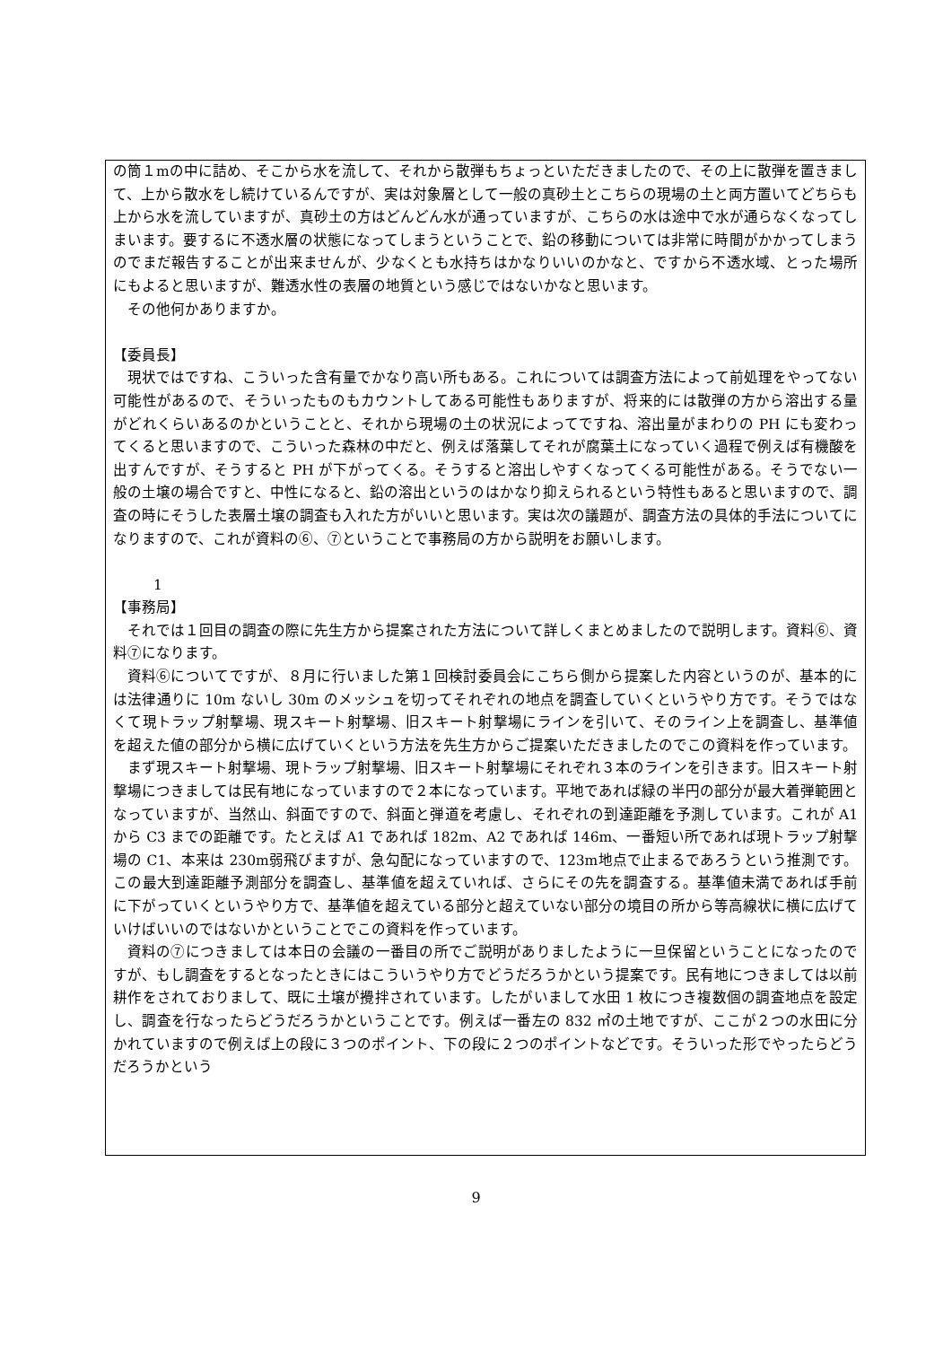の筒１mの中に詰め、そこから水を流して、それから散弾もちょっといただきましたので、その上に散弾を置きまして、上から散水をし続けているんですが、実は対象層として一般の真砂土とこちらの現場の土と両方置いてどちらも上から水を流していますが、真砂土の方はどんどん水が通っていますが、こちらの水は途中で水が通らなくなってしまいます。要するに不透水層の状態になってしまうということで、鉛の移動については非常に時間がかかってしまうのでまだ報告することが出来ませんが、少なくとも水持ちはかなりいいのかなと、ですから不透水域、とった場所にもよると思いますが、難透水性の表層の地質という感じではないかなと思います。
その他何かありますか。
【委員長】
現状ではですね、こういった含有量でかなり高い所もある。これについては調査方法によって前処理をやってない可能性があるので、そういったものもカウントしてある可能性もありますが、将来的には散弾の方から溶出する量がどれくらいあるのかということと、それから現場の土の状況によってですね、溶出量がまわりの PH にも変わってくると思いますので、こういった森林の中だと、例えば落葉してそれが腐葉土になっていく過程で例えば有機酸を出すんですが、そうすると PH が下がってくる。そうすると溶出しやすくなってくる可能性がある。そうでない一般の土壌の場合ですと、中性になると、鉛の溶出というのはかなり抑えられるという特性もあると思いますので、調査の時にそうした表層土壌の調査も入れた方がいいと思います。実は次の議題が、調査方法の具体的手法についてになりますので、これが資料の⑥、⑦ということで事務局の方から説明をお願いします。
1
【事務局】
それでは１回目の調査の際に先生方から提案された方法について詳しくまとめましたので説明します。資料⑥、資料⑦になります。
資料⑥についてですが、８月に行いました第１回検討委員会にこちら側から提案した内容というのが、基本的には法律通りに 10m ないし 30m のメッシュを切ってそれぞれの地点を調査していくというやり方です。そうではなくて現トラップ射撃場、現スキート射撃場、旧スキート射撃場にラインを引いて、そのライン上を調査し、基準値を超えた値の部分から横に広げていくという方法を先生方からご提案いただきましたのでこの資料を作っています。
まず現スキート射撃場、現トラップ射撃場、旧スキート射撃場にそれぞれ３本のラインを引きます。旧スキート射撃場につきましては民有地になっていますので２本になっています。平地であれば緑の半円の部分が最大着弾範囲となっていますが、当然山、斜面ですので、斜面と弾道を考慮し、それぞれの到達距離を予測しています。これが A1 から C3 までの距離です。たとえば A1 であれば 182m、A2 であれば 146m、一番短い所であれば現トラップ射撃場の C1、本来は 230m弱飛びますが、急勾配になっていますので、123m地点で止まるであろうという推測です。この最大到達距離予測部分を調査し、基準値を超えていれば、さらにその先を調査する。基準値未満であれば手前に下がっていくというやり方で、基準値を超えている部分と超えていない部分の境目の所から等高線状に横に広げていけばいいのではないかということでこの資料を作っています。
資料の⑦につきましては本日の会議の一番目の所でご説明がありましたように一旦保留ということになったのですが、もし調査をするとなったときにはこういうやり方でどうだろうかという提案です。民有地につきましては以前耕作をされておりまして、既に土壌が攪拌されています。したがいまして水田 1 枚につき複数個の調査地点を設定し、調査を行なったらどうだろうかということです。例えば一番左の 832 ㎡の土地ですが、ここが２つの水田に分かれていますので例えば上の段に３つのポイント、下の段に２つのポイントなどです。そういった形でやったらどうだろうかという
9